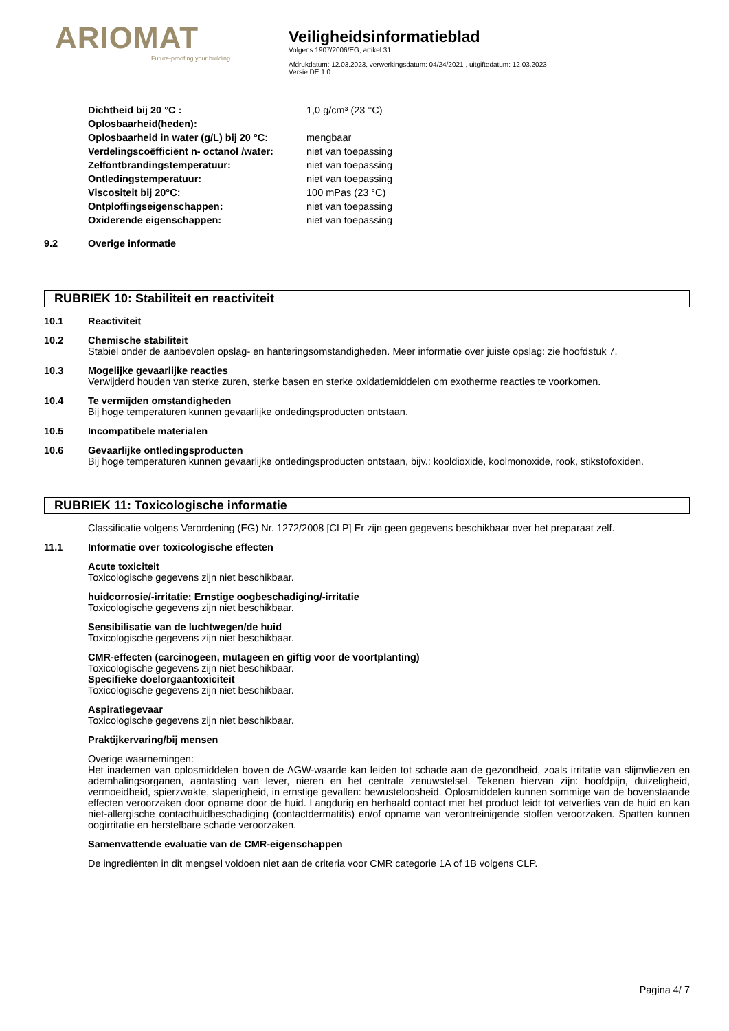ARIOMAT
Future-proofing your building
Veiligheidsinformatieblad
Volgens 1907/2006/EG, artikel 31
Afdrukdatum: 12.03.2023, verwerkingsdatum: 04/24/2021 , uitgiftedatum: 12.03.2023
Versie DE 1.0
| Dichtheid bij 20 °C : | 1,0 g/cm³ (23 °C) |
| Oplosbaarheid(heden): | |
| Oplosbaarheid in water (g/L) bij 20 °C: | mengbaar |
| Verdelingscoëfficiënt n- octanol /water: | niet van toepassing |
| Zelfontbrandingstemperatuur: | niet van toepassing |
| Ontledingstemperatuur: | niet van toepassing |
| Viscositeit bij 20°C: | 100 mPas (23 °C) |
| Ontploffingseigenschappen: | niet van toepassing |
| Oxiderende eigenschappen: | niet van toepassing |
9.2 Overige informatie
RUBRIEK 10: Stabiliteit en reactiviteit
10.1 Reactiviteit
10.2 Chemische stabiliteit
Stabiel onder de aanbevolen opslag- en hanteringsomstandigheden. Meer informatie over juiste opslag: zie hoofdstuk 7.
10.3 Mogelijke gevaarlijke reacties
Verwijderd houden van sterke zuren, sterke basen en sterke oxidatiemiddelen om exotherme reacties te voorkomen.
10.4 Te vermijden omstandigheden
Bij hoge temperaturen kunnen gevaarlijke ontledingsproducten ontstaan.
10.5 Incompatibele materialen
10.6 Gevaarlijke ontledingsproducten
Bij hoge temperaturen kunnen gevaarlijke ontledingsproducten ontstaan, bijv.: kooldioxide, koolmonoxide, rook, stikstofoxiden.
RUBRIEK 11: Toxicologische informatie
Classificatie volgens Verordening (EG) Nr. 1272/2008 [CLP] Er zijn geen gegevens beschikbaar over het preparaat zelf.
11.1 Informatie over toxicologische effecten
Acute toxiciteit
Toxicologische gegevens zijn niet beschikbaar.
huidcorrosie/-irritatie; Ernstige oogbeschadiging/-irritatie
Toxicologische gegevens zijn niet beschikbaar.
Sensibilisatie van de luchtwegen/de huid
Toxicologische gegevens zijn niet beschikbaar.
CMR-effecten (carcinogeen, mutageen en giftig voor de voortplanting)
Toxicologische gegevens zijn niet beschikbaar.
Specifieke doelorgaantoxiciteit
Toxicologische gegevens zijn niet beschikbaar.
Aspiratiegevaar
Toxicologische gegevens zijn niet beschikbaar.
Praktijkervaring/bij mensen
Overige waarnemingen:
Het inademen van oplosmiddelen boven de AGW-waarde kan leiden tot schade aan de gezondheid, zoals irritatie van slijmvliezen en ademhalingsorganen, aantasting van lever, nieren en het centrale zenuwstelsel. Tekenen hiervan zijn: hoofdpijn, duizeligheid, vermoeidheid, spierzwakte, slaperigheid, in ernstige gevallen: bewusteloosheid. Oplosmiddelen kunnen sommige van de bovenstaande effecten veroorzaken door opname door de huid. Langdurig en herhaald contact met het product leidt tot vetverlies van de huid en kan niet-allergische contacthuidbeschadiging (contactdermatitis) en/of opname van verontreinigende stoffen veroorzaken. Spatten kunnen oogirritatie en herstelbare schade veroorzaken.
Samenvattende evaluatie van de CMR-eigenschappen
De ingrediënten in dit mengsel voldoen niet aan de criteria voor CMR categorie 1A of 1B volgens CLP.
Pagina 4/ 7